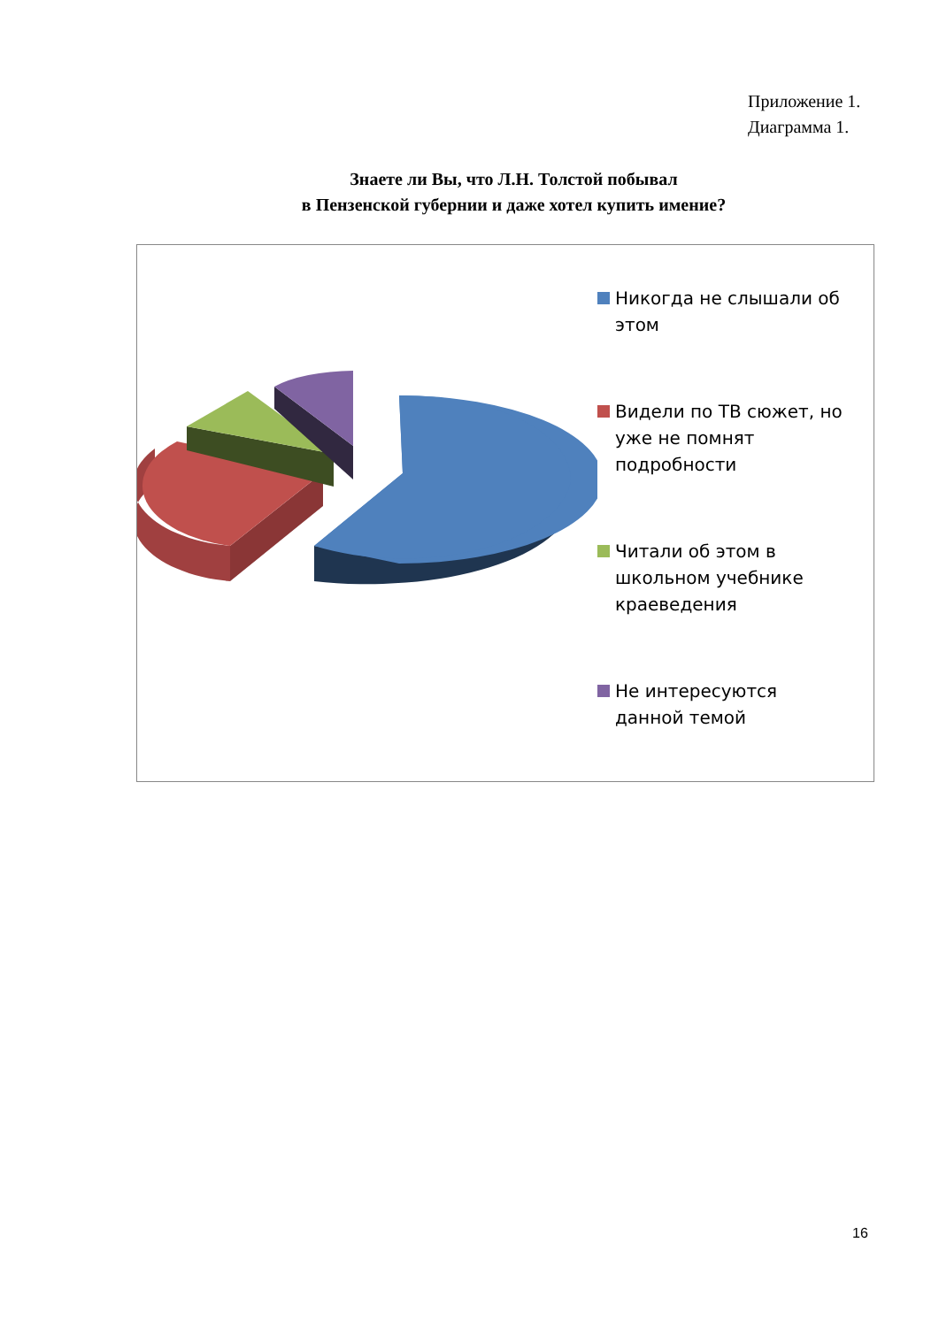Приложение 1.
Диаграмма 1.
Знаете ли Вы, что Л.Н. Толстой побывал
в Пензенской губернии и даже хотел купить имение?
Никогда не слышали об этом
Видели по ТВ сюжет, но уже не помнят подробности
Читали об этом в школьном учебнике краеведения
Не интересуются данной темой
16